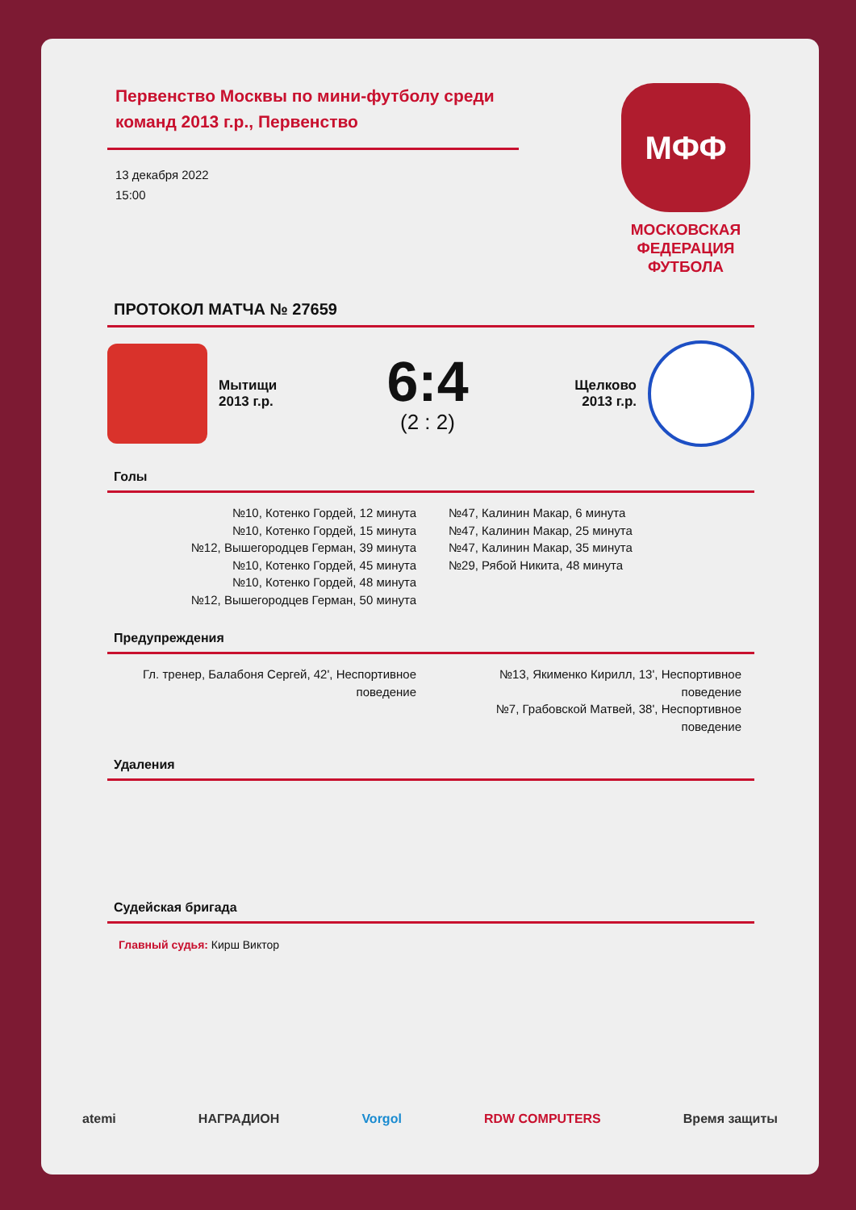Первенство Москвы по мини-футболу среди команд 2013 г.р., Первенство
13 декабря 2022
15:00
МФФ
МОСКОВСКАЯ
ФЕДЕРАЦИЯ
ФУТБОЛА
ПРОТОКОЛ МАТЧА № 27659
Мытищи
2013 г.р.
6:4
(2 : 2)
Щелково
2013 г.р.
Голы
№10, Котенко Гордей, 12 минута
№10, Котенко Гордей, 15 минута
№12, Вышегородцев Герман, 39 минута
№10, Котенко Гордей, 45 минута
№10, Котенко Гордей, 48 минута
№12, Вышегородцев Герман, 50 минута
№47, Калинин Макар, 6 минута
№47, Калинин Макар, 25 минута
№47, Калинин Макар, 35 минута
№29, Рябой Никита, 48 минута
Предупреждения
Гл. тренер, Балабоня Сергей, 42', Неспортивное поведение
№13, Якименко Кирилл, 13', Неспортивное поведение
№7, Грабовской Матвей, 38', Неспортивное поведение
Удаления
Судейская бригада
Главный судья: Кирш Виктор
atemi НАГРАДИОН Vorgol RDW COMPUTERS Время защиты